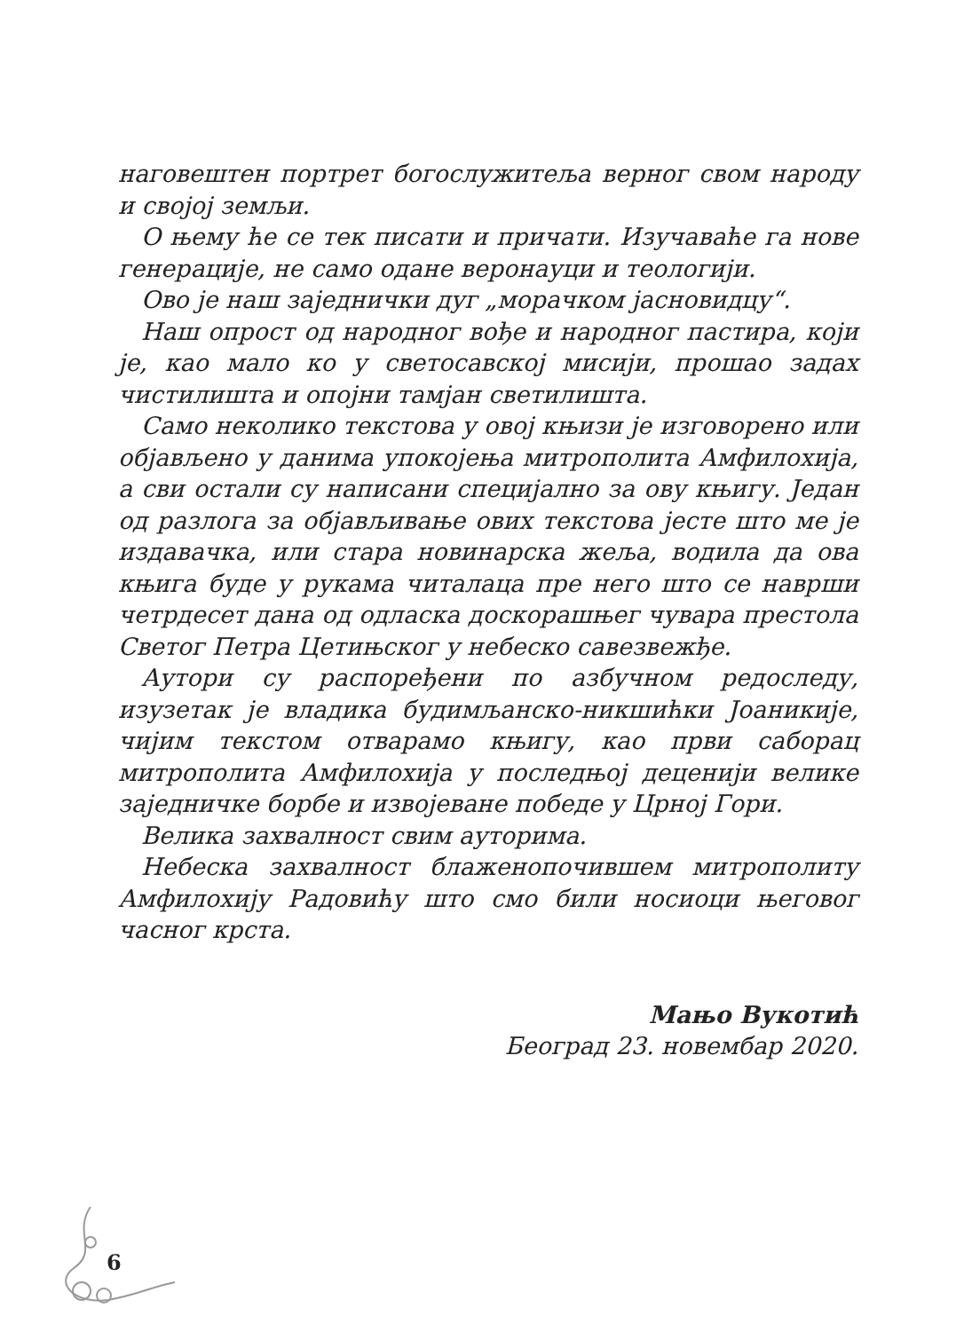наговештен портрет богослужитеља верног свом народу и својој земљи.
О њему ће се тек писати и причати. Изучаваће га нове генерације, не само одане веронауци и теологији.
Ово је наш заједнички дуг „морачком јасновидцу“.
Наш опрост од народног вође и народног пастира, који је, као мало ко у светосавској мисији, прошао задах чистилишта и опојни тамјан светилишта.
Само неколико текстова у овој књизи је изговорено или објављено у данима упокојења митрополита Амфилохија, а сви остали су написани специјално за ову књигу. Један од разлога за објављивање ових текстова јесте што ме је издавачка, или стара новинарска жеља, водила да ова књига буде у рукама читалаца пре него што се наврши четрдесет дана од одласка доскорашњег чувара престола Светог Петра Цетињског у небеско савезвежђе.
Аутори су распоређени по азбучном редоследу, изузетак је владика будимљанско-никшићки Јоаникије, чијим текстом отварамо књигу, као први саборац митрополита Амфилохија у последњој деценији велике заједничке борбе и извојеване победе у Црној Гори.
Велика захвалност свим ауторима.
Небеска захвалност блаженопочившем митрополиту Амфилохију Радовићу што смо били носиоци његовог часног крста.
Мањо Вукотић
Београд 23. новембар 2020.
6